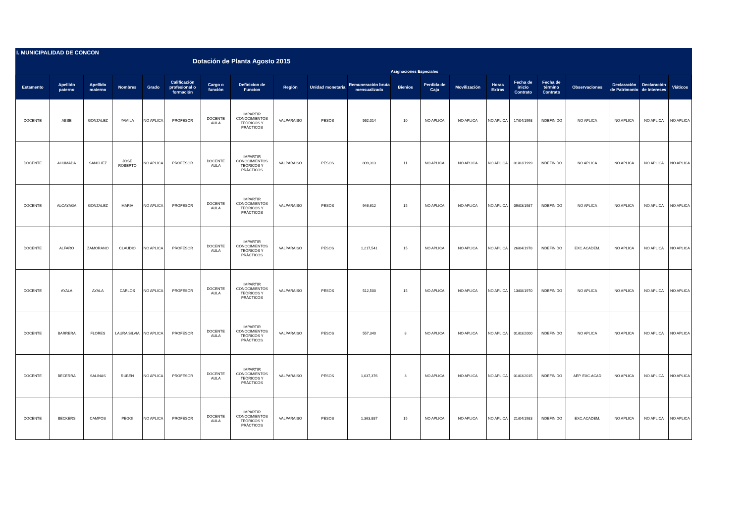I. MUNICIPALIDAD DE CONCON
Dotación de Planta Agosto 2015
Asignaciones Especiales
| Estamento | Apellido paterno | Apellido materno | Nombres | Grado | Calificación profesional o formación | Cargo o función | Definicion de Funcion | Región | Unidad monetaria | Remuneración bruta mensualizada | Bienios | Perdida de Caja | Movilización | Horas Extras | Fecha de inicio Contrato | Fecha de término Contrato | Observaciones | Declaración de Patrimonio | Declaración de Intereses | Viáticos |
| --- | --- | --- | --- | --- | --- | --- | --- | --- | --- | --- | --- | --- | --- | --- | --- | --- | --- | --- | --- | --- |
| DOCENTE | ABSE | GONZALEZ | YAMILA | NO APLICA | PROFESOR | DOCENTE AULA | IMPARTIR CONOCIMIENTOS TEÓRICOS Y PRÁCTICOS | VALPARAISO | PESOS | 562,014 | 10 | NO APLICA | NO APLICA | NO APLICA | 17/04/1998 | INDEFINIDO | NO APLICA | NO APLICA | NO APLICA | NO APLICA |
| DOCENTE | AHUMADA | SANCHEZ | JOSE ROBERTO | NO APLICA | PROFESOR | DOCENTE AULA | IMPARTIR CONOCIMIENTOS TEÓRICOS Y PRÁCTICOS | VALPARAISO | PESOS | 809,313 | 11 | NO APLICA | NO APLICA | NO APLICA | 01/03/1999 | INDEFINIDO | NO APLICA | NO APLICA | NO APLICA | NO APLICA |
| DOCENTE | ALCAYAGA | GONZALEZ | MARIA | NO APLICA | PROFESOR | DOCENTE AULA | IMPARTIR CONOCIMIENTOS TEÓRICOS Y PRÁCTICOS | VALPARAISO | PESOS | 946,612 | 15 | NO APLICA | NO APLICA | NO APLICA | 09/03/1987 | INDEFINIDO | NO APLICA | NO APLICA | NO APLICA | NO APLICA |
| DOCENTE | ALFARO | ZAMORANO | CLAUDIO | NO APLICA | PROFESOR | DOCENTE AULA | IMPARTIR CONOCIMIENTOS TEÓRICOS Y PRÁCTICOS | VALPARAISO | PESOS | 1,217,541 | 15 | NO APLICA | NO APLICA | NO APLICA | 26/04/1978 | INDEFINIDO | EXC.ACADEM. | NO APLICA | NO APLICA | NO APLICA |
| DOCENTE | AYALA | AYALA | CARLOS | NO APLICA | PROFESOR | DOCENTE AULA | IMPARTIR CONOCIMIENTOS TEÓRICOS Y PRÁCTICOS | VALPARAISO | PESOS | 512,500 | 15 | NO APLICA | NO APLICA | NO APLICA | 13/08/1970 | INDEFINIDO | NO APLICA | NO APLICA | NO APLICA | NO APLICA |
| DOCENTE | BARRERA | FLORES | LAURA SILVIA | NO APLICA | PROFESOR | DOCENTE AULA | IMPARTIR CONOCIMIENTOS TEÓRICOS Y PRÁCTICOS | VALPARAISO | PESOS | 557,340 | 8 | NO APLICA | NO APLICA | NO APLICA | 01/03/2000 | INDEFINIDO | NO APLICA | NO APLICA | NO APLICA | NO APLICA |
| DOCENTE | BECERRA | SALINAS | RUBEN | NO APLICA | PROFESOR | DOCENTE AULA | IMPARTIR CONOCIMIENTOS TEÓRICOS Y PRÁCTICOS | VALPARAISO | PESOS | 1,037,376 | 3 | NO APLICA | NO APLICA | NO APLICA | 01/03/2015 | INDEFINIDO | AEP. EXC.ACAD | NO APLICA | NO APLICA | NO APLICA |
| DOCENTE | BECKERS | CAMPOS | PEGGI | NO APLICA | PROFESOR | DOCENTE AULA | IMPARTIR CONOCIMIENTOS TEÓRICOS Y PRÁCTICOS | VALPARAISO | PESOS | 1,363,887 | 15 | NO APLICA | NO APLICA | NO APLICA | 21/04/1983 | INDEFINIDO | EXC.ACADEM. | NO APLICA | NO APLICA | NO APLICA |